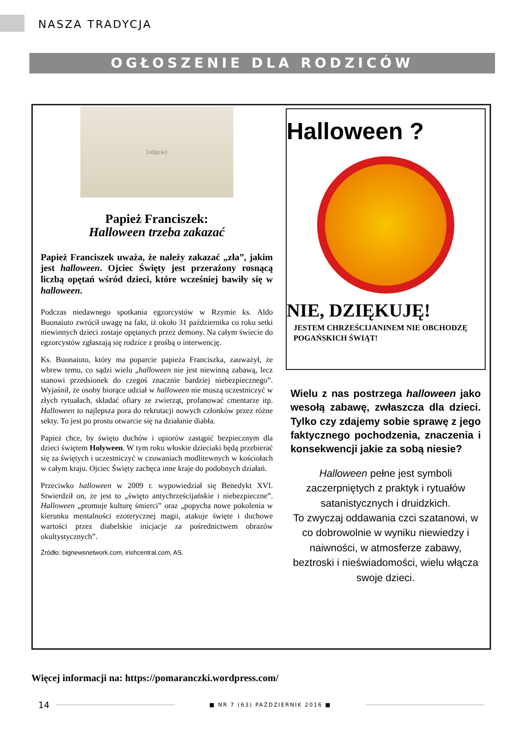NASZA TRADYCJA
OGŁOSZENIE DLA RODZICÓW
[zdjęcie]
Papież Franciszek:
Halloween trzeba zakazać
Papież Franciszek uważa, że należy zakazać „zła”, jakim jest halloween. Ojciec Święty jest przerażony rosnącą liczbą opętań wśród dzieci, które wcześniej bawiły się w halloween.
Podczas niedawnego spotkania egzorcystów w Rzymie ks. Aldo Buonaiuto zwrócił uwagę na fakt, iż około 31 października co roku setki niewinnych dzieci zostaje opętanych przez demony. Na całym świecie do egzorcystów zgłaszają się rodzice z prośbą o interwencję.
Ks. Buonaiuto, który ma poparcie papieża Franciszka, zauważył, że wbrew temu, co sądzi wielu „halloween nie jest niewinną zabawą, lecz stanowi przedsionek do czegoś znacznie bardziej niebezpiecznego”. Wyjaśnił, że osoby biorące udział w halloween nie muszą uczestniczyć w złych rytuałach, składać ofiary ze zwierząt, profanować cmentarze itp. Halloween to najlepsza pora do rekrutacji nowych członków przez różne sekty. To jest po prostu otwarcie się na działanie diabła.
Papież chce, by święto duchów i upiorów zastąpić bezpiecznym dla dzieci świętem Holyween. W tym roku włoskie dzieciaki będą przebierać się za świętych i uczestniczyć w czuwaniach modlitewnych w kościołach w całym kraju. Ojciec Święty zachęca inne kraje do podobnych działań.
Przeciwko halloween w 2009 r. wypowiedział się Benedykt XVI. Stwierdził on, że jest to „święto antychrześcijańskie i niebezpieczne”. Halloween „promuje kulturę śmierci” oraz „popycha nowe pokolenia w kierunku mentalności ezoterycznej magii, atakuje święte i duchowe wartości przez diabelskie inicjacje za pośrednictwem obrazów okultystycznych”.
Źródło: bignewsnetwork.com, irishcentral.com, AS.
Halloween ?
NIE, DZIĘKUJĘ!
JESTEM CHRZEŚCIJANINEM NIE OBCHODZĘ POGAŃSKICH ŚWIĄT!
Wielu z nas postrzega halloween jako wesołą zabawę, zwłaszcza dla dzieci. Tylko czy zdajemy sobie sprawę z jego faktycznego pochodzenia, znaczenia i konsekwencji jakie za sobą niesie?
Halloween pełne jest symboli zaczerpniętych z praktyk i rytuałów satanistycznych i druidzkich.
To zwyczaj oddawania czci szatanowi, w co dobrowolnie w wyniku niewiedzy i naiwności, w atmosferze zabawy, beztroski i nieświadomości, wielu włącza swoje dzieci.
Więcej informacji na: https://pomaranczki.wordpress.com/
14 ■ NR 7 (63) PAŹDZIERNIK 2016 ■